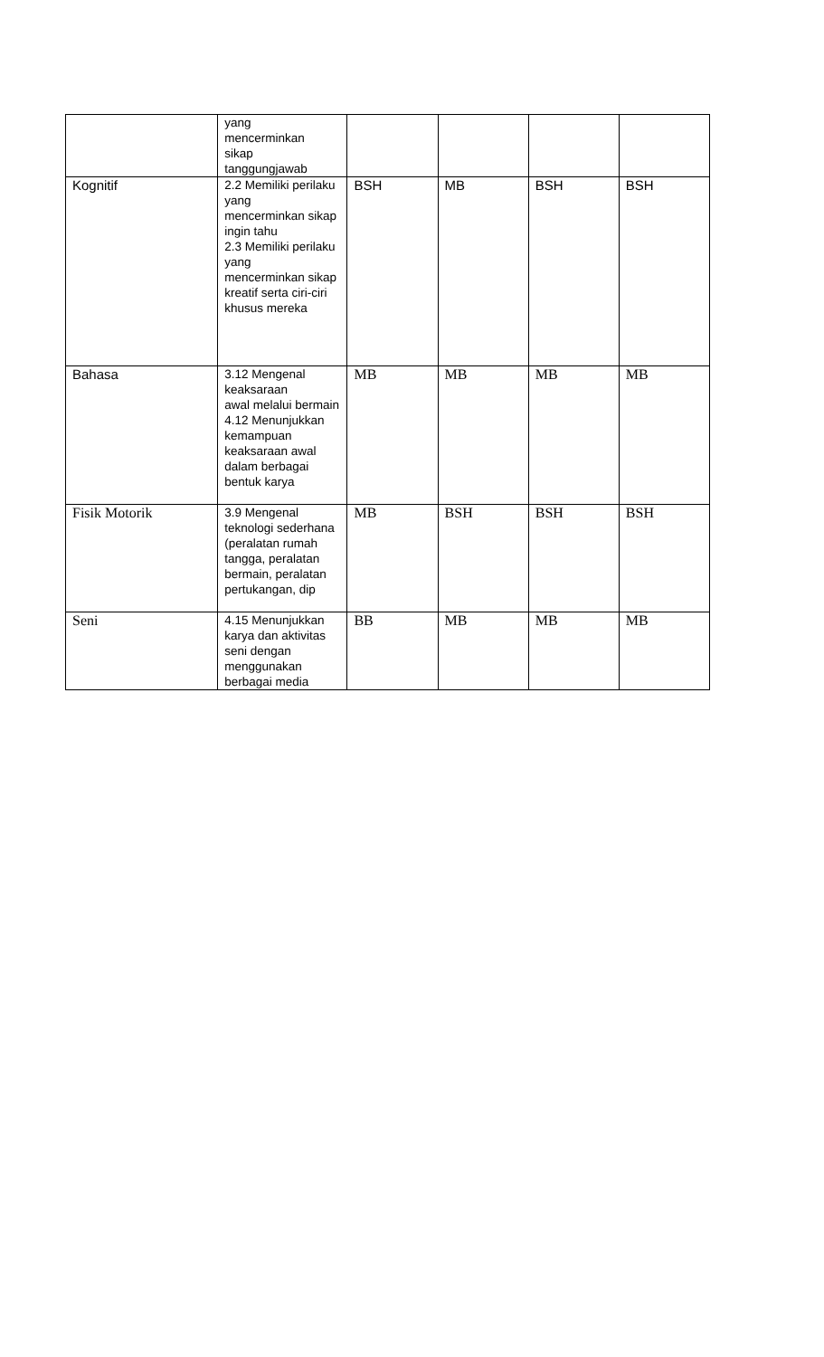| | yang mencerminkan sikap tanggungjawab | | | | |
| Kognitif | 2.2 Memiliki perilaku yang mencerminkan sikap ingin tahu 2.3 Memiliki perilaku yang mencerminkan sikap kreatif serta ciri-ciri khusus mereka | BSH | MB | BSH | BSH |
| Bahasa | 3.12 Mengenal keaksaraan awal melalui bermain 4.12 Menunjukkan kemampuan keaksaraan awal dalam berbagai bentuk karya | MB | MB | MB | MB |
| Fisik Motorik | 3.9 Mengenal teknologi sederhana (peralatan rumah tangga, peralatan bermain, peralatan pertukangan, dip | MB | BSH | BSH | BSH |
| Seni | 4.15 Menunjukkan karya dan aktivitas seni dengan menggunakan berbagai media | BB | MB | MB | MB |